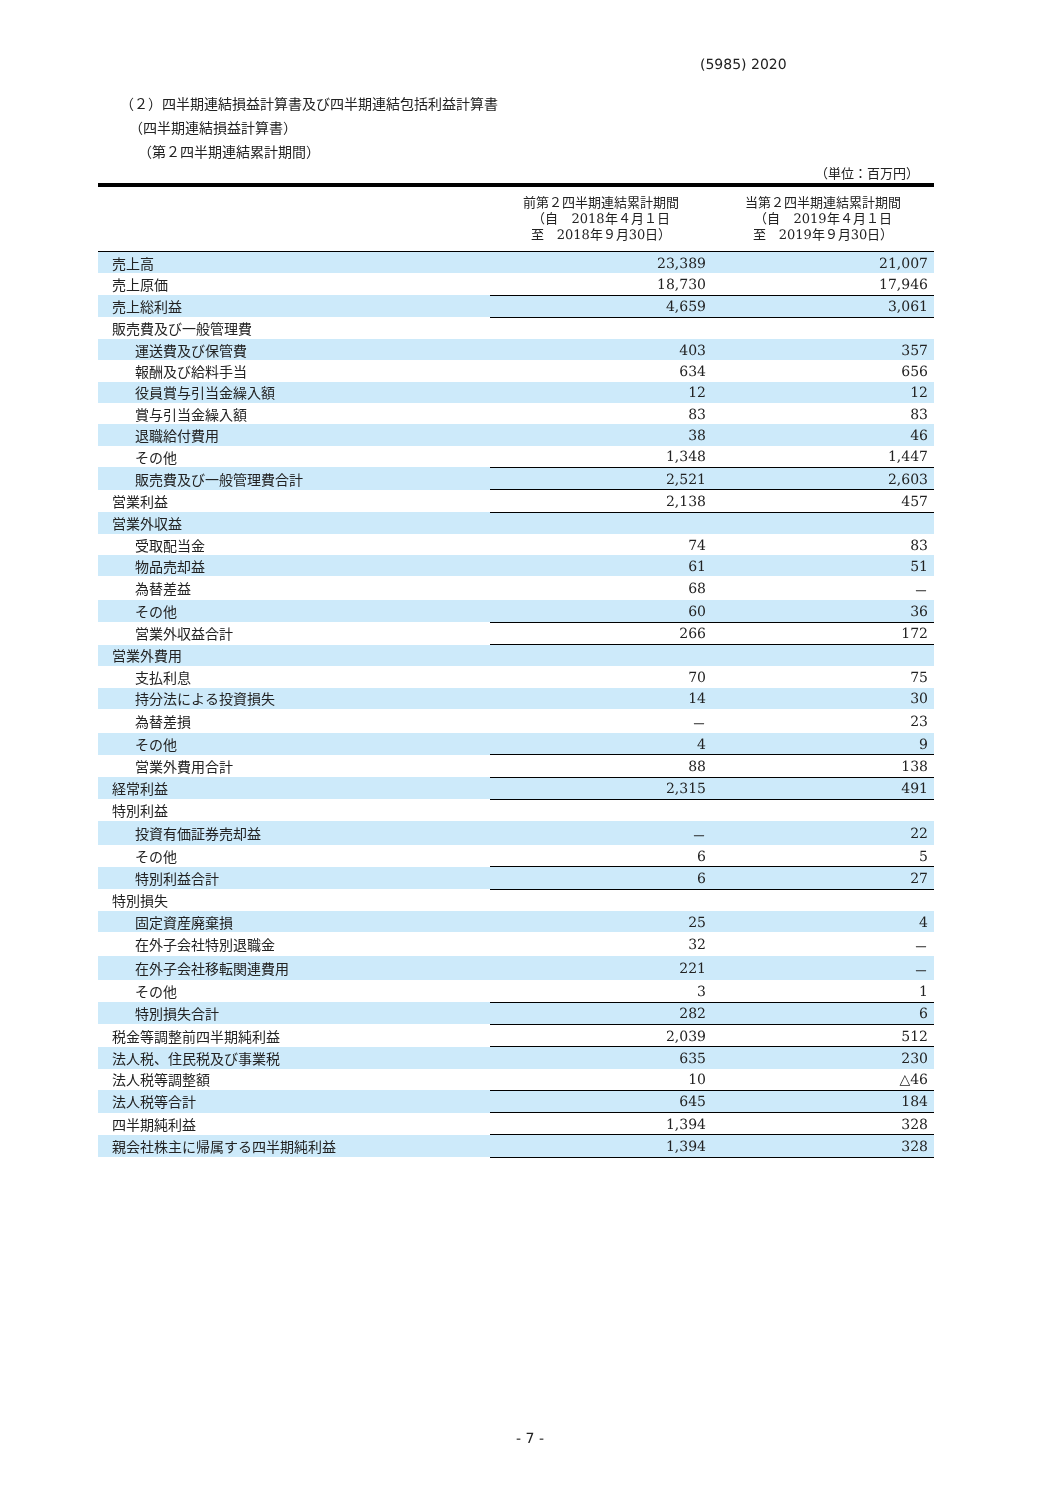(5985) 2020
（２）四半期連結損益計算書及び四半期連結包括利益計算書
（四半期連結損益計算書）
（第２四半期連結累計期間）
（単位：百万円）
| | 前第２四半期連結累計期間 （自 2018年４月１日 至 2018年９月30日） | 当第２四半期連結累計期間 （自 2019年４月１日 至 2019年９月30日） |
| --- | --- | --- |
| 売上高 | 23,389 | 21,007 |
| 売上原価 | 18,730 | 17,946 |
| 売上総利益 | 4,659 | 3,061 |
| 販売費及び一般管理費 | | |
| 運送費及び保管費 | 403 | 357 |
| 報酬及び給料手当 | 634 | 656 |
| 役員賞与引当金繰入額 | 12 | 12 |
| 賞与引当金繰入額 | 83 | 83 |
| 退職給付費用 | 38 | 46 |
| その他 | 1,348 | 1,447 |
| 販売費及び一般管理費合計 | 2,521 | 2,603 |
| 営業利益 | 2,138 | 457 |
| 営業外収益 | | |
| 受取配当金 | 74 | 83 |
| 物品売却益 | 61 | 51 |
| 為替差益 | 68 | － |
| その他 | 60 | 36 |
| 営業外収益合計 | 266 | 172 |
| 営業外費用 | | |
| 支払利息 | 70 | 75 |
| 持分法による投資損失 | 14 | 30 |
| 為替差損 | － | 23 |
| その他 | 4 | 9 |
| 営業外費用合計 | 88 | 138 |
| 経常利益 | 2,315 | 491 |
| 特別利益 | | |
| 投資有価証券売却益 | － | 22 |
| その他 | 6 | 5 |
| 特別利益合計 | 6 | 27 |
| 特別損失 | | |
| 固定資産廃棄損 | 25 | 4 |
| 在外子会社特別退職金 | 32 | － |
| 在外子会社移転関連費用 | 221 | － |
| その他 | 3 | 1 |
| 特別損失合計 | 282 | 6 |
| 税金等調整前四半期純利益 | 2,039 | 512 |
| 法人税、住民税及び事業税 | 635 | 230 |
| 法人税等調整額 | 10 | △46 |
| 法人税等合計 | 645 | 184 |
| 四半期純利益 | 1,394 | 328 |
| 親会社株主に帰属する四半期純利益 | 1,394 | 328 |
- 7 -